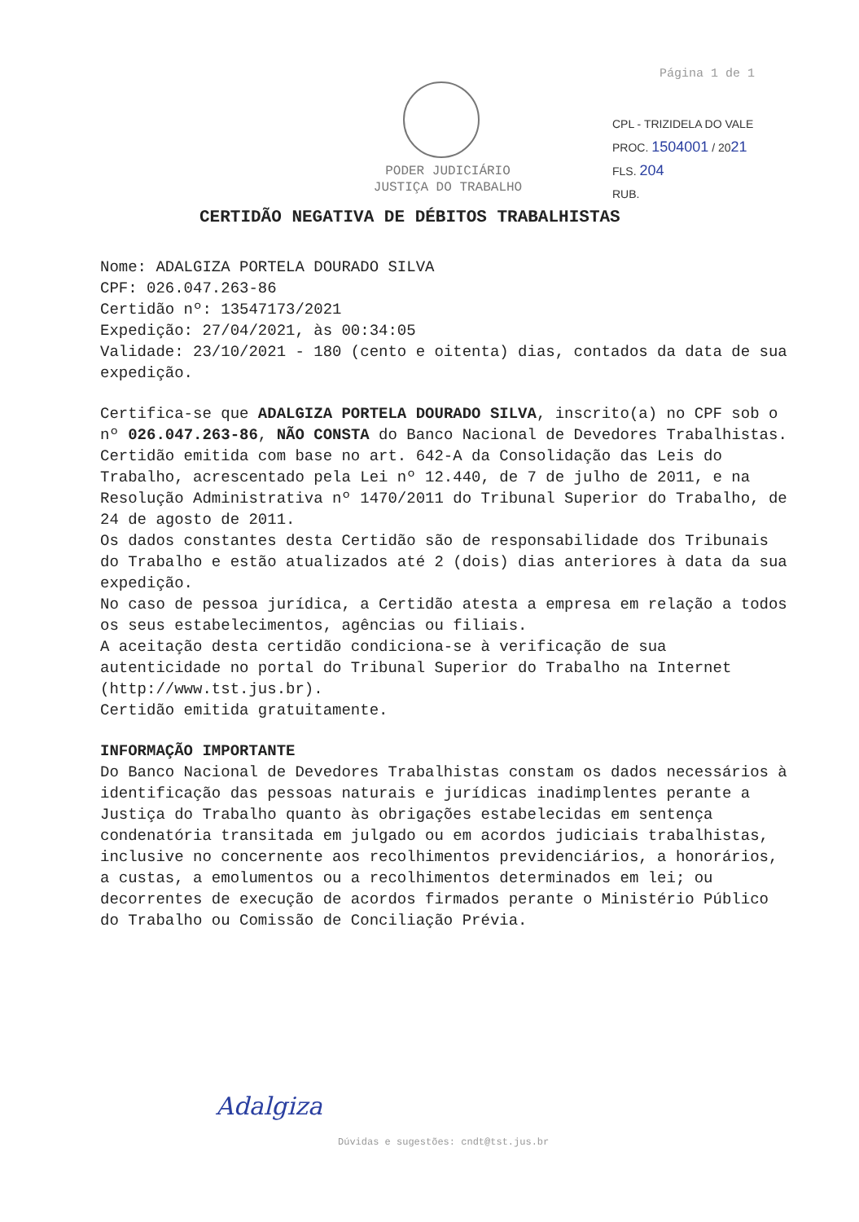Página 1 de 1
PODER JUDICIÁRIO
JUSTIÇA DO TRABALHO
CPL - TRIZIDELA DO VALE
PROC. 1504001 / 2021
FLS. 204
RUB.
CERTIDÃO NEGATIVA DE DÉBITOS TRABALHISTAS
Nome: ADALGIZA PORTELA DOURADO SILVA
CPF: 026.047.263-86
Certidão nº: 13547173/2021
Expedição: 27/04/2021, às 00:34:05
Validade: 23/10/2021 - 180 (cento e oitenta) dias, contados da data de sua expedição.
Certifica-se que ADALGIZA PORTELA DOURADO SILVA, inscrito(a) no CPF sob o nº 026.047.263-86, NÃO CONSTA do Banco Nacional de Devedores Trabalhistas.
Certidão emitida com base no art. 642-A da Consolidação das Leis do Trabalho, acrescentado pela Lei nº 12.440, de 7 de julho de 2011, e na Resolução Administrativa nº 1470/2011 do Tribunal Superior do Trabalho, de 24 de agosto de 2011.
Os dados constantes desta Certidão são de responsabilidade dos Tribunais do Trabalho e estão atualizados até 2 (dois) dias anteriores à data da sua expedição.
No caso de pessoa jurídica, a Certidão atesta a empresa em relação a todos os seus estabelecimentos, agências ou filiais.
A aceitação desta certidão condiciona-se à verificação de sua autenticidade no portal do Tribunal Superior do Trabalho na Internet (http://www.tst.jus.br).
Certidão emitida gratuitamente.
INFORMAÇÃO IMPORTANTE
Do Banco Nacional de Devedores Trabalhistas constam os dados necessários à identificação das pessoas naturais e jurídicas inadimplentes perante a Justiça do Trabalho quanto às obrigações estabelecidas em sentença condenatória transitada em julgado ou em acordos judiciais trabalhistas, inclusive no concernente aos recolhimentos previdenciários, a honorários, a custas, a emolumentos ou a recolhimentos determinados em lei; ou decorrentes de execução de acordos firmados perante o Ministério Público do Trabalho ou Comissão de Conciliação Prévia.
Adalgiza
Dúvidas e sugestões: cndt@tst.jus.br